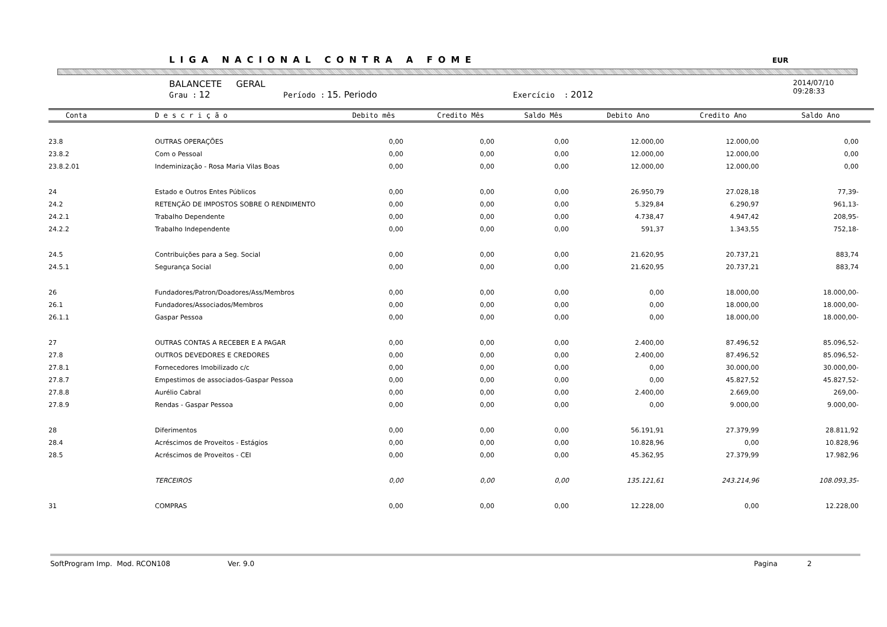LIGA NACIONAL CONTRA A FOME EUR
BALANCETE GERAL
Grau : 12 Período : 15. Periodo Exercício : 2012
2014/07/10
09:28:33
| Conta | D e s c r i ç ã o | Debito mês | Credito Mês | Saldo Mês | Debito Ano | Credito Ano | Saldo Ano |
| --- | --- | --- | --- | --- | --- | --- | --- |
| 23.8 | OUTRAS OPERAÇÕES | 0,00 | 0,00 | 0,00 | 12.000,00 | 12.000,00 | 0,00 |
| 23.8.2 | Com o Pessoal | 0,00 | 0,00 | 0,00 | 12.000,00 | 12.000,00 | 0,00 |
| 23.8.2.01 | Indeminização - Rosa Maria Vilas Boas | 0,00 | 0,00 | 0,00 | 12.000,00 | 12.000,00 | 0,00 |
| 24 | Estado e Outros Entes Públicos | 0,00 | 0,00 | 0,00 | 26.950,79 | 27.028,18 | 77,39- |
| 24.2 | RETENÇÃO DE IMPOSTOS SOBRE O RENDIMENTO | 0,00 | 0,00 | 0,00 | 5.329,84 | 6.290,97 | 961,13- |
| 24.2.1 | Trabalho Dependente | 0,00 | 0,00 | 0,00 | 4.738,47 | 4.947,42 | 208,95- |
| 24.2.2 | Trabalho Independente | 0,00 | 0,00 | 0,00 | 591,37 | 1.343,55 | 752,18- |
| 24.5 | Contribuições para a Seg. Social | 0,00 | 0,00 | 0,00 | 21.620,95 | 20.737,21 | 883,74 |
| 24.5.1 | Segurança Social | 0,00 | 0,00 | 0,00 | 21.620,95 | 20.737,21 | 883,74 |
| 26 | Fundadores/Patron/Doadores/Ass/Membros | 0,00 | 0,00 | 0,00 | 0,00 | 18.000,00 | 18.000,00- |
| 26.1 | Fundadores/Associados/Membros | 0,00 | 0,00 | 0,00 | 0,00 | 18.000,00 | 18.000,00- |
| 26.1.1 | Gaspar Pessoa | 0,00 | 0,00 | 0,00 | 0,00 | 18.000,00 | 18.000,00- |
| 27 | OUTRAS CONTAS A RECEBER E A PAGAR | 0,00 | 0,00 | 0,00 | 2.400,00 | 87.496,52 | 85.096,52- |
| 27.8 | OUTROS DEVEDORES E CREDORES | 0,00 | 0,00 | 0,00 | 2.400,00 | 87.496,52 | 85.096,52- |
| 27.8.1 | Fornecedores Imobilizado c/c | 0,00 | 0,00 | 0,00 | 0,00 | 30.000,00 | 30.000,00- |
| 27.8.7 | Empestimos de associados-Gaspar Pessoa | 0,00 | 0,00 | 0,00 | 0,00 | 45.827,52 | 45.827,52- |
| 27.8.8 | Aurélio Cabral | 0,00 | 0,00 | 0,00 | 2.400,00 | 2.669,00 | 269,00- |
| 27.8.9 | Rendas - Gaspar Pessoa | 0,00 | 0,00 | 0,00 | 0,00 | 9.000,00 | 9.000,00- |
| 28 | Diferimentos | 0,00 | 0,00 | 0,00 | 56.191,91 | 27.379,99 | 28.811,92 |
| 28.4 | Acréscimos de Proveitos - Estágios | 0,00 | 0,00 | 0,00 | 10.828,96 | 0,00 | 10.828,96 |
| 28.5 | Acréscimos de Proveitos - CEI | 0,00 | 0,00 | 0,00 | 45.362,95 | 27.379,99 | 17.982,96 |
| | TERCEIROS | 0,00 | 0,00 | 0,00 | 135.121,61 | 243.214,96 | 108.093,35- |
| 31 | COMPRAS | 0,00 | 0,00 | 0,00 | 12.228,00 | 0,00 | 12.228,00 |
SoftProgram Imp. Mod. RCON108 Ver. 9.0 Pagina 2